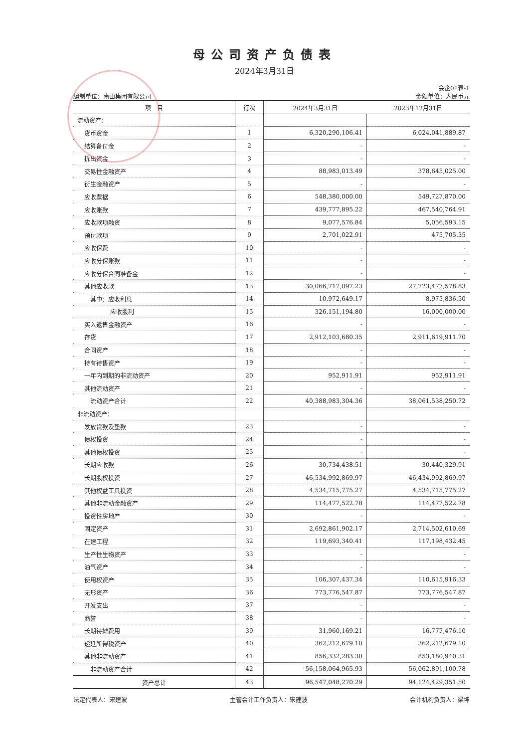母公司资产负债表
2024年3月31日
会企01表-1
编制单位：南山集团有限公司 金额单位：人民币元
| 项 目 | 行次 | 2024年3月31日 | 2023年12月31日 |
| --- | --- | --- | --- |
| 流动资产： | | | |
| 货币资金 | 1 | 6,320,290,106.41 | 6,024,041,889.87 |
| 结算备付金 | 2 | - | - |
| 拆出资金 | 3 | - | - |
| 交易性金融资产 | 4 | 88,983,013.49 | 378,645,025.00 |
| 衍生金融资产 | 5 | - | - |
| 应收票据 | 6 | 548,380,000.00 | 549,727,870.00 |
| 应收账款 | 7 | 439,777,895.22 | 467,540,764.91 |
| 应收款项融资 | 8 | 9,077,576.84 | 5,056,593.15 |
| 预付款项 | 9 | 2,701,022.91 | 475,705.35 |
| 应收保费 | 10 | - | - |
| 应收分保账款 | 11 | - | - |
| 应收分保合同准备金 | 12 | - | - |
| 其他应收款 | 13 | 30,066,717,097.23 | 27,723,477,578.83 |
| 其中：应收利息 | 14 | 10,972,649.17 | 8,975,836.50 |
| 应收股利 | 15 | 326,151,194.80 | 16,000,000.00 |
| 买入返售金融资产 | 16 | - | - |
| 存货 | 17 | 2,912,103,680.35 | 2,911,619,911.70 |
| 合同资产 | 18 | - | - |
| 持有待售资产 | 19 | - | - |
| 一年内到期的非流动资产 | 20 | 952,911.91 | 952,911.91 |
| 其他流动资产 | 21 | - | - |
| 流动资产合计 | 22 | 40,388,983,304.36 | 38,061,538,250.72 |
| 非流动资产： | | | |
| 发放贷款及垫款 | 23 | - | - |
| 债权投资 | 24 | - | - |
| 其他债权投资 | 25 | - | - |
| 长期应收款 | 26 | 30,734,438.51 | 30,440,329.91 |
| 长期股权投资 | 27 | 46,534,992,869.97 | 46,434,992,869.97 |
| 其他权益工具投资 | 28 | 4,534,715,775.27 | 4,534,715,775.27 |
| 其他非流动金融资产 | 29 | 114,477,522.78 | 114,477,522.78 |
| 投资性房地产 | 30 | - | - |
| 固定资产 | 31 | 2,692,861,902.17 | 2,714,502,610.69 |
| 在建工程 | 32 | 119,693,340.41 | 117,198,432.45 |
| 生产性生物资产 | 33 | - | - |
| 油气资产 | 34 | - | - |
| 使用权资产 | 35 | 106,307,437.34 | 110,615,916.33 |
| 无形资产 | 36 | 773,776,547.87 | 773,776,547.87 |
| 开发支出 | 37 | - | - |
| 商誉 | 38 | - | - |
| 长期待摊费用 | 39 | 31,960,169.21 | 16,777,476.10 |
| 递延所得税资产 | 40 | 362,212,679.10 | 362,212,679.10 |
| 其他非流动资产 | 41 | 856,332,283.30 | 853,180,940.31 |
| 非流动资产合计 | 42 | 56,158,064,965.93 | 56,062,891,100.78 |
| 资产总计 | 43 | 96,547,048,270.29 | 94,124,429,351.50 |
法定代表人：宋建波 主管会计工作负责人：宋建波 会计机构负责人：梁坤